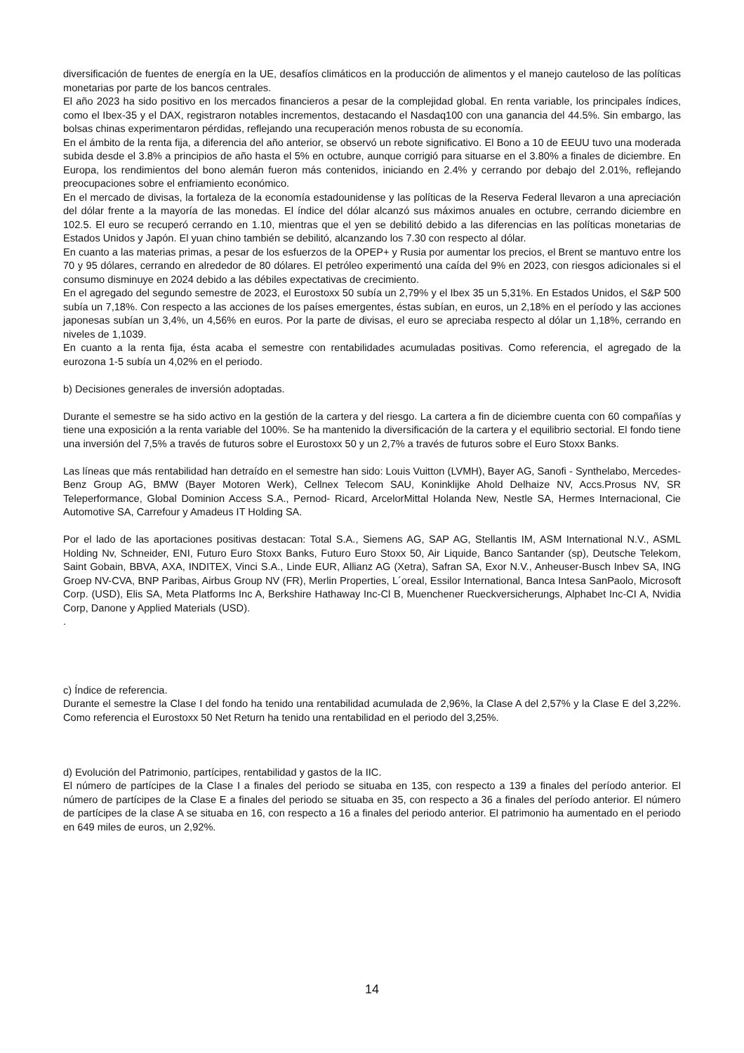diversificación de fuentes de energía en la UE, desafíos climáticos en la producción de alimentos y el manejo cauteloso de las políticas monetarias por parte de los bancos centrales.
El año 2023 ha sido positivo en los mercados financieros a pesar de la complejidad global. En renta variable, los principales índices, como el Ibex-35 y el DAX, registraron notables incrementos, destacando el Nasdaq100 con una ganancia del 44.5%. Sin embargo, las bolsas chinas experimentaron pérdidas, reflejando una recuperación menos robusta de su economía.
En el ámbito de la renta fija, a diferencia del año anterior, se observó un rebote significativo. El Bono a 10 de EEUU tuvo una moderada subida desde el 3.8% a principios de año hasta el 5% en octubre, aunque corrigió para situarse en el 3.80% a finales de diciembre. En Europa, los rendimientos del bono alemán fueron más contenidos, iniciando en 2.4% y cerrando por debajo del 2.01%, reflejando preocupaciones sobre el enfriamiento económico.
En el mercado de divisas, la fortaleza de la economía estadounidense y las políticas de la Reserva Federal llevaron a una apreciación del dólar frente a la mayoría de las monedas. El índice del dólar alcanzó sus máximos anuales en octubre, cerrando diciembre en 102.5. El euro se recuperó cerrando en 1.10, mientras que el yen se debilitó debido a las diferencias en las políticas monetarias de Estados Unidos y Japón. El yuan chino también se debilitó, alcanzando los 7.30 con respecto al dólar.
En cuanto a las materias primas, a pesar de los esfuerzos de la OPEP+ y Rusia por aumentar los precios, el Brent se mantuvo entre los 70 y 95 dólares, cerrando en alrededor de 80 dólares. El petróleo experimentó una caída del 9% en 2023, con riesgos adicionales si el consumo disminuye en 2024 debido a las débiles expectativas de crecimiento.
En el agregado del segundo semestre de 2023, el Eurostoxx 50 subía un 2,79% y el Ibex 35 un 5,31%. En Estados Unidos, el S&P 500 subía un 7,18%. Con respecto a las acciones de los países emergentes, éstas subían, en euros, un 2,18% en el período y las acciones japonesas subían un 3,4%, un 4,56% en euros. Por la parte de divisas, el euro se apreciaba respecto al dólar un 1,18%, cerrando en niveles de 1,1039.
En cuanto a la renta fija, ésta acaba el semestre con rentabilidades acumuladas positivas. Como referencia, el agregado de la eurozona 1-5 subía un 4,02% en el periodo.
b) Decisiones generales de inversión adoptadas.
Durante el semestre se ha sido activo en la gestión de la cartera y del riesgo. La cartera a fin de diciembre cuenta con 60 compañías y tiene una exposición a la renta variable del 100%. Se ha mantenido la diversificación de la cartera y el equilibrio sectorial. El fondo tiene una inversión del 7,5% a través de futuros sobre el Eurostoxx 50 y un 2,7% a través de futuros sobre el Euro Stoxx Banks.
Las líneas que más rentabilidad han detraído en el semestre han sido: Louis Vuitton (LVMH), Bayer AG, Sanofi - Synthelabo, Mercedes-Benz Group AG, BMW (Bayer Motoren Werk), Cellnex Telecom SAU, Koninklijke Ahold Delhaize NV, Accs.Prosus NV, SR Teleperformance, Global Dominion Access S.A., Pernod- Ricard, ArcelorMittal Holanda New, Nestle SA, Hermes Internacional, Cie Automotive SA, Carrefour y Amadeus IT Holding SA.
Por el lado de las aportaciones positivas destacan: Total S.A., Siemens AG, SAP AG, Stellantis IM, ASM International N.V., ASML Holding Nv, Schneider, ENI, Futuro Euro Stoxx Banks, Futuro Euro Stoxx 50, Air Liquide, Banco Santander (sp), Deutsche Telekom, Saint Gobain, BBVA, AXA, INDITEX, Vinci S.A., Linde EUR, Allianz AG (Xetra), Safran SA, Exor N.V., Anheuser-Busch Inbev SA, ING Groep NV-CVA, BNP Paribas, Airbus Group NV (FR), Merlin Properties, L´oreal, Essilor International, Banca Intesa SanPaolo, Microsoft Corp. (USD), Elis SA, Meta Platforms Inc A, Berkshire Hathaway Inc-Cl B, Muenchener Rueckversicherungs, Alphabet Inc-CI A, Nvidia Corp, Danone y Applied Materials (USD).
.
c) Índice de referencia.
Durante el semestre la Clase I del fondo ha tenido una rentabilidad acumulada de 2,96%, la Clase A del 2,57% y la Clase E del 3,22%. Como referencia el Eurostoxx 50 Net Return ha tenido una rentabilidad en el periodo del 3,25%.
d) Evolución del Patrimonio, partícipes, rentabilidad y gastos de la IIC.
El número de partícipes de la Clase I a finales del periodo se situaba en 135, con respecto a 139 a finales del período anterior. El número de partícipes de la Clase E a finales del periodo se situaba en 35, con respecto a 36 a finales del período anterior. El número de partícipes de la clase A se situaba en 16, con respecto a 16 a finales del periodo anterior. El patrimonio ha aumentado en el periodo en 649 miles de euros, un 2,92%.
14